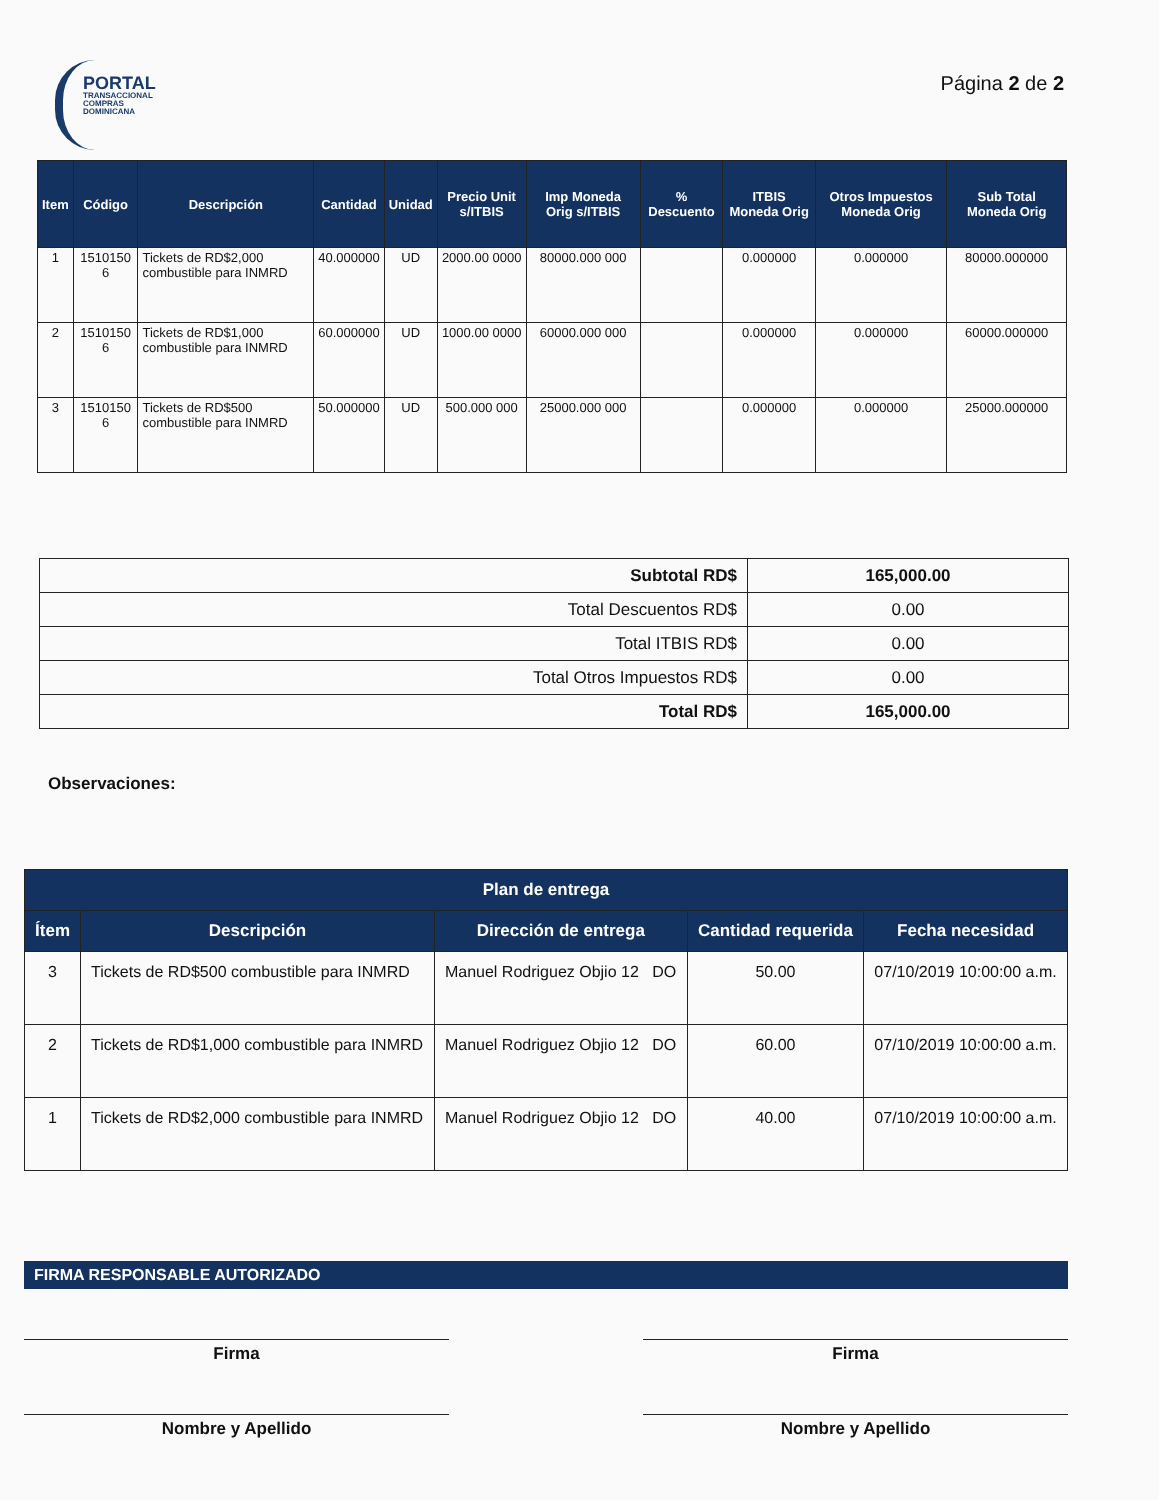PORTAL
TRANSACCIONAL
COMPRAS DOMINICANA
Página 2 de 2
| Item | Código | Descripción | Cantidad | Unidad | Precio Unit s/ITBIS | Imp Moneda Orig s/ITBIS | % Descuento | ITBIS Moneda Orig | Otros Impuestos Moneda Orig | Sub Total Moneda Orig |
| --- | --- | --- | --- | --- | --- | --- | --- | --- | --- | --- |
| 1 | 1510150 6 | Tickets de RD$2,000 combustible para INMRD | 40.000000 | UD | 2000.00 0000 | 80000.000 000 | | 0.000000 | 0.000000 | 80000.000000 |
| 2 | 1510150 6 | Tickets de RD$1,000 combustible para INMRD | 60.000000 | UD | 1000.00 0000 | 60000.000 000 | | 0.000000 | 0.000000 | 60000.000000 |
| 3 | 1510150 6 | Tickets de RD$500 combustible para INMRD | 50.000000 | UD | 500.000 000 | 25000.000 000 | | 0.000000 | 0.000000 | 25000.000000 |
| Subtotal RD$ | 165,000.00 |
| Total Descuentos RD$ | 0.00 |
| Total ITBIS RD$ | 0.00 |
| Total Otros Impuestos RD$ | 0.00 |
| Total RD$ | 165,000.00 |
Observaciones:
| Plan de entrega | | | | |
| --- | --- | --- | --- | --- |
| Ítem | Descripción | Dirección de entrega | Cantidad requerida | Fecha necesidad |
| 3 | Tickets de RD$500 combustible para INMRD | Manuel Rodriguez Objio 12 DO | 50.00 | 07/10/2019 10:00:00 a.m. |
| 2 | Tickets de RD$1,000 combustible para INMRD | Manuel Rodriguez Objio 12 DO | 60.00 | 07/10/2019 10:00:00 a.m. |
| 1 | Tickets de RD$2,000 combustible para INMRD | Manuel Rodriguez Objio 12 DO | 40.00 | 07/10/2019 10:00:00 a.m. |
FIRMA RESPONSABLE AUTORIZADO
Firma
Nombre y Apellido
Firma
Nombre y Apellido